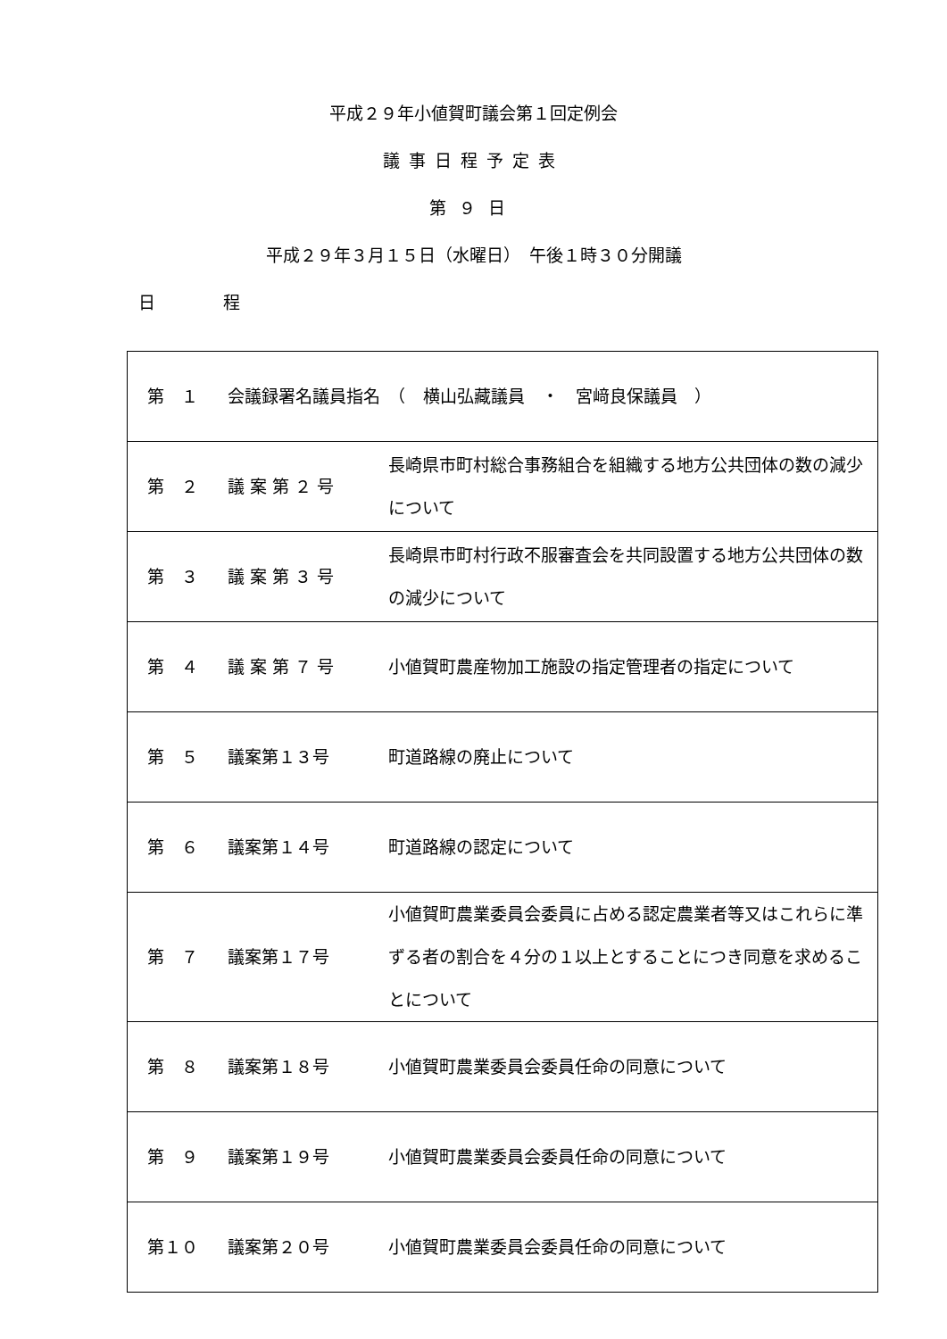平成２９年小値賀町議会第１回定例会
議事日程予定表
第９日
平成２９年３月１５日（水曜日）　午後１時３０分開議
日　　　　程
| 第 １ | 会議録署名議員指名 （ 横山弘藏議員 ・ 宮﨑良保議員 ） | |
| 第 ２ | 議 案 第 ２ 号 | 長崎県市町村総合事務組合を組織する地方公共団体の数の減少について |
| 第 ３ | 議 案 第 ３ 号 | 長崎県市町村行政不服審査会を共同設置する地方公共団体の数の減少について |
| 第 ４ | 議 案 第 ７ 号 | 小値賀町農産物加工施設の指定管理者の指定について |
| 第 ５ | 議案第１３号 | 町道路線の廃止について |
| 第 ６ | 議案第１４号 | 町道路線の認定について |
| 第 ７ | 議案第１７号 | 小値賀町農業委員会委員に占める認定農業者等又はこれらに準ずる者の割合を４分の１以上とすることにつき同意を求めることについて |
| 第 ８ | 議案第１８号 | 小値賀町農業委員会委員任命の同意について |
| 第 ９ | 議案第１９号 | 小値賀町農業委員会委員任命の同意について |
| 第１０ | 議案第２０号 | 小値賀町農業委員会委員任命の同意について |